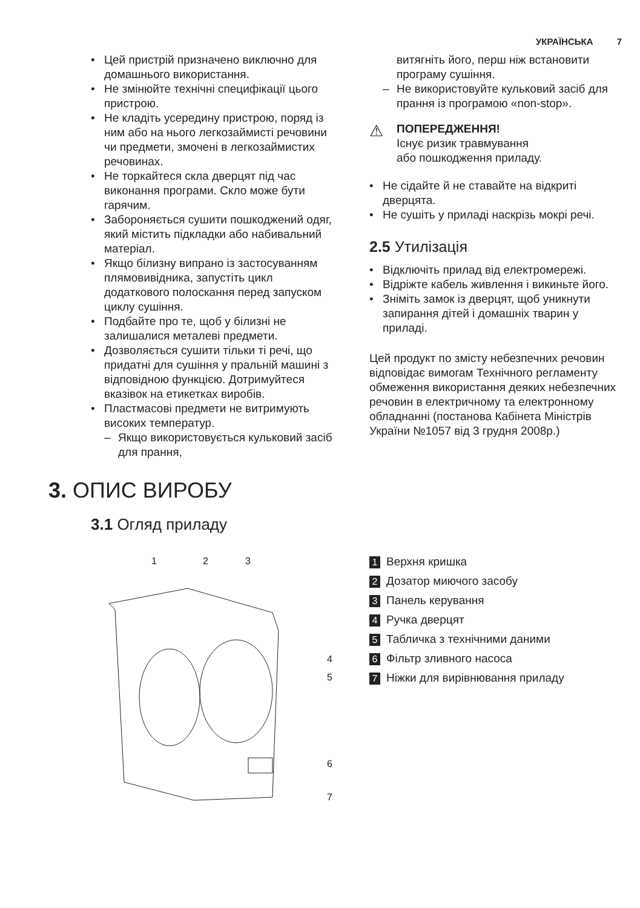УКРАЇНСЬКА 7
• Цей пристрій призначено виключно для домашнього використання.
• Не змінюйте технічні специфікації цього пристрою.
• Не кладіть усередину пристрою, поряд із ним або на нього легкозаймисті речовини чи предмети, змочені в легкозаймистих речовинах.
• Не торкайтеся скла дверцят під час виконання програми. Скло може бути гарячим.
• Забороняється сушити пошкоджений одяг, який містить підкладки або набивальний матеріал.
• Якщо білизну випрано із застосуванням плямовивідника, запустіть цикл додаткового полоскання перед запуском циклу сушіння.
• Подбайте про те, щоб у білизні не залишалися металеві предмети.
• Дозволяється сушити тільки ті речі, що придатні для сушіння у пральній машині з відповідною функцією. Дотримуйтеся вказівок на етикетках виробів.
• Пластмасові предмети не витримують високих температур.
– Якщо використовується кульковий засіб для прання,
витягніть його, перш ніж встановити програму сушіння.
– Не використовуйте кульковий засіб для прання із програмою «non-stop».
⚠
ПОПЕРЕДЖЕННЯ!
Існує ризик травмування
або пошкодження приладу.
• Не сідайте й не ставайте на відкриті дверцята.
• Не сушіть у приладі наскрізь мокрі речі.
2.5 Утилізація
• Відключіть прилад від електромережі.
• Відріжте кабель живлення і викиньте його.
• Зніміть замок із дверцят, щоб уникнути запирання дітей і домашніх тварин у приладі.
Цей продукт по змісту небезпечних речовин відповідає вимогам Технічного регламенту обмеження використання деяких небезпечних речовин в електричному та електронному обладнанні (постанова Кабінета Міністрів України №1057 від 3 грудня 2008р.)
3. ОПИС ВИРОБУ
3.1 Огляд приладу
1
2
3
4
5
6
7
1 Верхня кришка
2 Дозатор миючого засобу
3 Панель керування
4 Ручка дверцят
5 Табличка з технічними даними
6 Фільтр зливного насоса
7 Ніжки для вирівнювання приладу